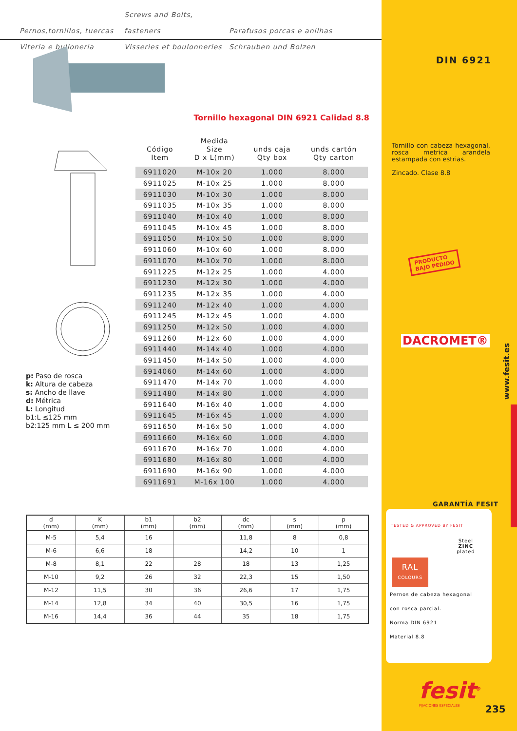Pernos,tornillos, tuercas Screws and Bolts, fasteners Parafusos porcas e anilhas
Viteria e bulloneria Visseries et boulonneries Schrauben und Bolzen
Tornillo hexagonal DIN 6921 Calidad 8.8
| Código Item | Medida Size D x L(mm) | unds caja Qty box | unds cartón Qty carton |
| --- | --- | --- | --- |
| 6911020 | M-10x 20 | 1.000 | 8.000 |
| 6911025 | M-10x 25 | 1.000 | 8.000 |
| 6911030 | M-10x 30 | 1.000 | 8.000 |
| 6911035 | M-10x 35 | 1.000 | 8.000 |
| 6911040 | M-10x 40 | 1.000 | 8.000 |
| 6911045 | M-10x 45 | 1.000 | 8.000 |
| 6911050 | M-10x 50 | 1.000 | 8.000 |
| 6911060 | M-10x 60 | 1.000 | 8.000 |
| 6911070 | M-10x 70 | 1.000 | 8.000 |
| 6911225 | M-12x 25 | 1.000 | 4.000 |
| 6911230 | M-12x 30 | 1.000 | 4.000 |
| 6911235 | M-12x 35 | 1.000 | 4.000 |
| 6911240 | M-12x 40 | 1.000 | 4.000 |
| 6911245 | M-12x 45 | 1.000 | 4.000 |
| 6911250 | M-12x 50 | 1.000 | 4.000 |
| 6911260 | M-12x 60 | 1.000 | 4.000 |
| 6911440 | M-14x 40 | 1.000 | 4.000 |
| 6911450 | M-14x 50 | 1.000 | 4.000 |
| 6914060 | M-14x 60 | 1.000 | 4.000 |
| 6911470 | M-14x 70 | 1.000 | 4.000 |
| 6911480 | M-14x 80 | 1.000 | 4.000 |
| 6911640 | M-16x 40 | 1.000 | 4.000 |
| 6911645 | M-16x 45 | 1.000 | 4.000 |
| 6911650 | M-16x 50 | 1.000 | 4.000 |
| 6911660 | M-16x 60 | 1.000 | 4.000 |
| 6911670 | M-16x 70 | 1.000 | 4.000 |
| 6911680 | M-16x 80 | 1.000 | 4.000 |
| 6911690 | M-16x 90 | 1.000 | 4.000 |
| 6911691 | M-16x 100 | 1.000 | 4.000 |
p: Paso de rosca
k: Altura de cabeza
s: Ancho de llave
d: Métrica
L: Longitud
b1:L ≤125 mm
b2:125 mm L ≤ 200 mm
| d (mm) | K (mm) | b1 (mm) | b2 (mm) | dc (mm) | s (mm) | p (mm) |
| --- | --- | --- | --- | --- | --- | --- |
| M-5 | 5,4 | 16 | | 11,8 | 8 | 0,8 |
| M-6 | 6,6 | 18 | | 14,2 | 10 | 1 |
| M-8 | 8,1 | 22 | 28 | 18 | 13 | 1,25 |
| M-10 | 9,2 | 26 | 32 | 22,3 | 15 | 1,50 |
| M-12 | 11,5 | 30 | 36 | 26,6 | 17 | 1,75 |
| M-14 | 12,8 | 34 | 40 | 30,5 | 16 | 1,75 |
| M-16 | 14,4 | 36 | 44 | 35 | 18 | 1,75 |
DIN 6921
Tornillo con cabeza hexagonal, rosca metrica arandela estampada con estrias.
Zincado. Clase 8.8
PRODUCTO
BAJO PEDIDO
DACROMET®
www.fesit.es
GARANTÍA FESIT
TESTED & APPROVED BY FESIT
Steel
ZINC
plated
RAL
COLOURS
Pernos de cabeza hexagonal
con rosca parcial.
Norma DIN 6921
Material 8.8
fesit<sup>®</sup>
FIJACIONES ESPECIALES
235